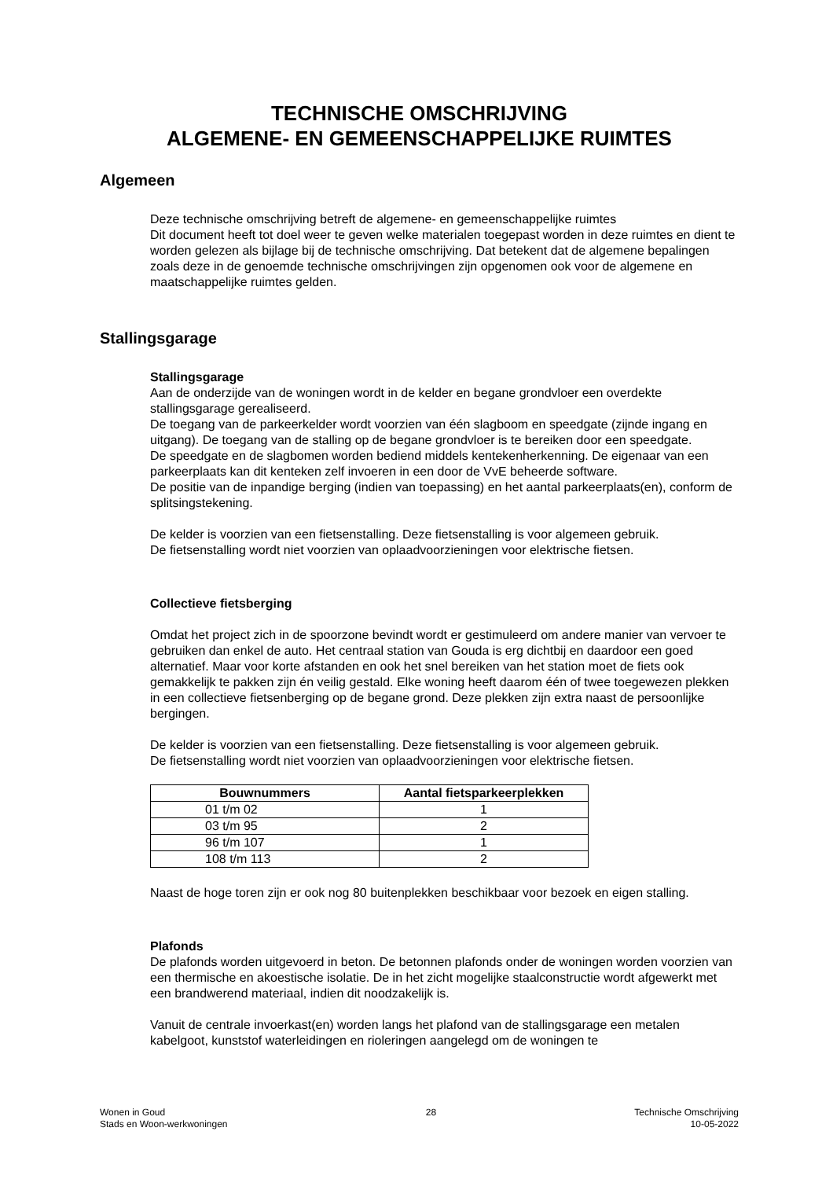TECHNISCHE OMSCHRIJVING
ALGEMENE- EN GEMEENSCHAPPELIJKE RUIMTES
Algemeen
Deze technische omschrijving betreft de algemene- en gemeenschappelijke ruimtes
Dit document heeft tot doel weer te geven welke materialen toegepast worden in deze ruimtes en dient te worden gelezen als bijlage bij de technische omschrijving. Dat betekent dat de algemene bepalingen zoals deze in de genoemde technische omschrijvingen zijn opgenomen ook voor de algemene en maatschappelijke ruimtes gelden.
Stallingsgarage
Stallingsgarage
Aan de onderzijde van de woningen wordt in de kelder en begane grondvloer een overdekte stallingsgarage gerealiseerd.
De toegang van de parkeerkelder wordt voorzien van één slagboom en speedgate (zijnde ingang en uitgang). De toegang van de stalling op de begane grondvloer is te bereiken door een speedgate.
De speedgate en de slagbomen worden bediend middels kentekenherkenning. De eigenaar van een parkeerplaats kan dit kenteken zelf invoeren in een door de VvE beheerde software.
De positie van de inpandige berging (indien van toepassing) en het aantal parkeerplaats(en), conform de splitsingstekening.
De kelder is voorzien van een fietsenstalling. Deze fietsenstalling is voor algemeen gebruik.
De fietsenstalling wordt niet voorzien van oplaadvoorzieningen voor elektrische fietsen.
Collectieve fietsberging
Omdat het project zich in de spoorzone bevindt wordt er gestimuleerd om andere manier van vervoer te gebruiken dan enkel de auto. Het centraal station van Gouda is erg dichtbij en daardoor een goed alternatief. Maar voor korte afstanden en ook het snel bereiken van het station moet de fiets ook gemakkelijk te pakken zijn én veilig gestald. Elke woning heeft daarom één of twee toegewezen plekken in een collectieve fietsenberging op de begane grond. Deze plekken zijn extra naast de persoonlijke bergingen.
De kelder is voorzien van een fietsenstalling. Deze fietsenstalling is voor algemeen gebruik.
De fietsenstalling wordt niet voorzien van oplaadvoorzieningen voor elektrische fietsen.
| Bouwnummers | Aantal fietsparkeerplekken |
| --- | --- |
| 01 t/m 02 | 1 |
| 03 t/m 95 | 2 |
| 96 t/m 107 | 1 |
| 108 t/m 113 | 2 |
Naast de hoge toren zijn er ook nog 80 buitenplekken beschikbaar voor bezoek en eigen stalling.
Plafonds
De plafonds worden uitgevoerd in beton. De betonnen plafonds onder de woningen worden voorzien van een thermische en akoestische isolatie. De in het zicht mogelijke staalconstructie wordt afgewerkt met een brandwerend materiaal, indien dit noodzakelijk is.
Vanuit de centrale invoerkast(en) worden langs het plafond van de stallingsgarage een metalen kabelgoot, kunststof waterleidingen en rioleringen aangelegd om de woningen te
Wonen in Goud
Stads en Woon-werkwoningen
28 Technische Omschrijving
10-05-2022